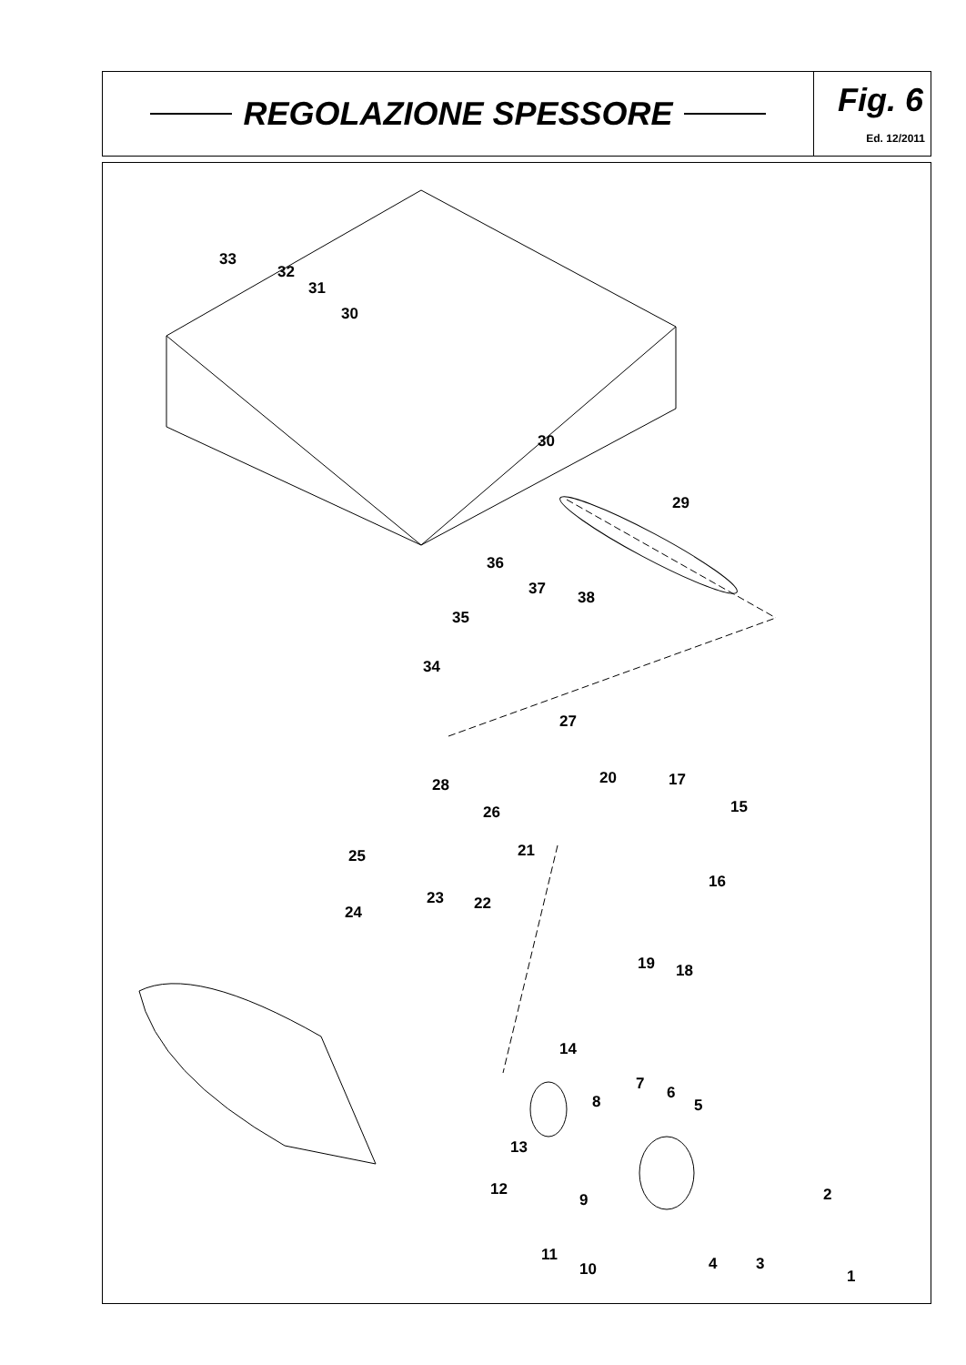REGOLAZIONE SPESSORE
Fig. 6
Ed. 12/2011
33
32
31
30
30
29
36
37 38
35
34
27
20 17 28
26 15
21 25
16
23 22 24
19 18
14
7
8 6
5
13
12
9 2
11
10 4 3
1